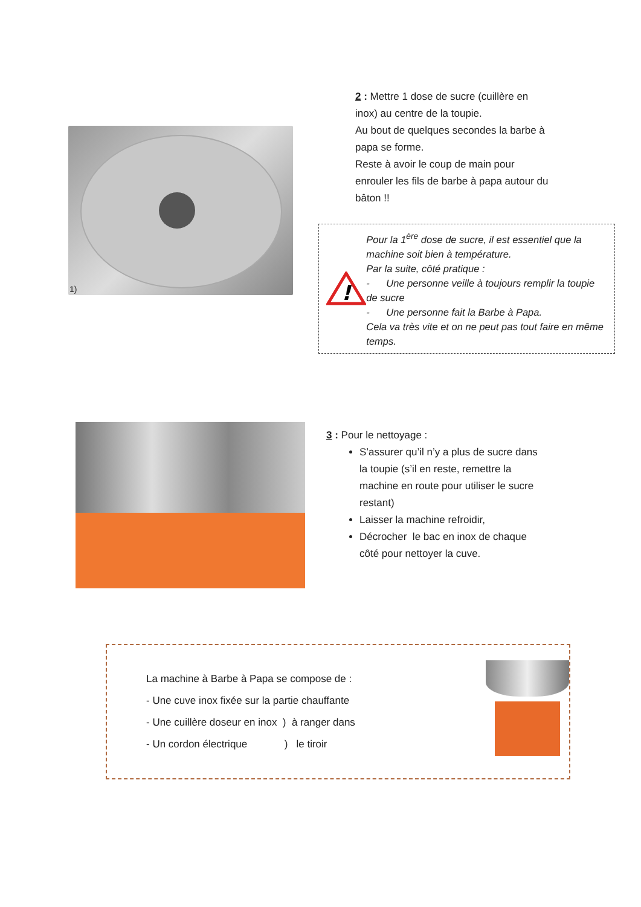1)
2 : Mettre 1 dose de sucre (cuillère en inox) au centre de la toupie.
Au bout de quelques secondes la barbe à papa se forme.
Reste à avoir le coup de main pour enrouler les fils de barbe à papa autour du bâton !!
!
Pour la 1<sup>ère</sup> dose de sucre, il est essentiel que la machine soit bien à température.
Par la suite, côté pratique :
- Une personne veille à toujours remplir la toupie de sucre
- Une personne fait la Barbe à Papa.
Cela va très vite et on ne peut pas tout faire en même temps.
3 : Pour le nettoyage :
S’assurer qu’il n’y a plus de sucre dans la toupie (s’il en reste, remettre la machine en route pour utiliser le sucre restant)
Laisser la machine refroidir,
Décrocher le bac en inox de chaque côté pour nettoyer la cuve.
La machine à Barbe à Papa se compose de :
- Une cuve inox fixée sur la partie chauffante
- Une cuillère doseur en inox ) à ranger dans
- Un cordon électrique ) le tiroir